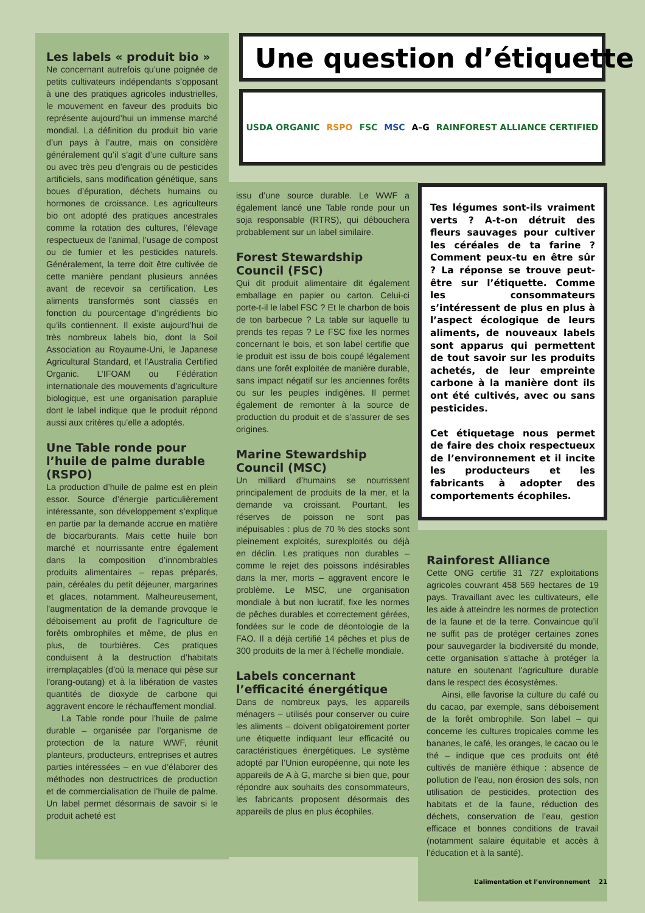Une question d’étiquette
USDA ORGANIC RSPO FSC MSC A–G RAINFOREST ALLIANCE CERTIFIED
Les labels « produit bio »
Ne concernant autrefois qu’une poignée de petits cultivateurs indépendants s’opposant à une des pratiques agricoles industrielles, le mouvement en faveur des produits bio représente aujourd’hui un immense marché mondial. La définition du produit bio varie d’un pays à l’autre, mais on considère généralement qu’il s’agit d’une culture sans ou avec très peu d’engrais ou de pesticides artificiels, sans modification génétique, sans boues d’épuration, déchets humains ou hormones de croissance. Les agriculteurs bio ont adopté des pratiques ancestrales comme la rotation des cultures, l’élevage respectueux de l’animal, l’usage de compost ou de fumier et les pesticides naturels. Généralement, la terre doit être cultivée de cette manière pendant plusieurs années avant de recevoir sa certification. Les aliments transformés sont classés en fonction du pourcentage d’ingrédients bio qu’ils contiennent. Il existe aujourd’hui de très nombreux labels bio, dont la Soil Association au Royaume-Uni, le Japanese Agricultural Standard, et l’Australia Certified Organic. L’IFOAM ou Fédération internationale des mouvements d’agriculture biologique, est une organisation parapluie dont le label indique que le produit répond aussi aux critères qu’elle a adoptés.
Une Table ronde pour l’huile de palme durable (RSPO)
La production d’huile de palme est en plein essor. Source d’énergie particulièrement intéressante, son développement s’explique en partie par la demande accrue en matière de biocarburants. Mais cette huile bon marché et nourrissante entre également dans la composition d’innombrables produits alimentaires – repas préparés, pain, céréales du petit déjeuner, margarines et glaces, notamment. Malheureusement, l’augmentation de la demande provoque le déboisement au profit de l’agriculture de forêts ombrophiles et même, de plus en plus, de tourbières. Ces pratiques conduisent à la destruction d’habitats irremplaçables (d’où la menace qui pèse sur l’orang-outang) et à la libération de vastes quantités de dioxyde de carbone qui aggravent encore le réchauffement mondial.
La Table ronde pour l’huile de palme durable – organisée par l’organisme de protection de la nature WWF, réunit planteurs, producteurs, entreprises et autres parties intéressées – en vue d’élaborer des méthodes non destructrices de production et de commercialisation de l’huile de palme. Un label permet désormais de savoir si le produit acheté est
issu d’une source durable. Le WWF a également lancé une Table ronde pour un soja responsable (RTRS), qui débouchera probablement sur un label similaire.
Forest Stewardship Council (FSC)
Qui dit produit alimentaire dit également emballage en papier ou carton. Celui-ci porte-t-il le label FSC ? Et le charbon de bois de ton barbecue ? La table sur laquelle tu prends tes repas ? Le FSC fixe les normes concernant le bois, et son label certifie que le produit est issu de bois coupé légalement dans une forêt exploitée de manière durable, sans impact négatif sur les anciennes forêts ou sur les peuples indigènes. Il permet également de remonter à la source de production du produit et de s’assurer de ses origines.
Marine Stewardship Council (MSC)
Un milliard d’humains se nourrissent principalement de produits de la mer, et la demande va croissant. Pourtant, les réserves de poisson ne sont pas inépuisables : plus de 70 % des stocks sont pleinement exploités, surexploités ou déjà en déclin. Les pratiques non durables – comme le rejet des poissons indésirables dans la mer, morts – aggravent encore le problème. Le MSC, une organisation mondiale à but non lucratif, fixe les normes de pêches durables et correctement gérées, fondées sur le code de déontologie de la FAO. Il a déjà certifié 14 pêches et plus de 300 produits de la mer à l’échelle mondiale.
Labels concernant l’efficacité énergétique
Dans de nombreux pays, les appareils ménagers – utilisés pour conserver ou cuire les aliments – doivent obligatoirement porter une étiquette indiquant leur efficacité ou caractéristiques énergétiques. Le système adopté par l’Union européenne, qui note les appareils de A à G, marche si bien que, pour répondre aux souhaits des consommateurs, les fabricants proposent désormais des appareils de plus en plus écophiles.
Tes légumes sont-ils vraiment verts ? A-t-on détruit des fleurs sauvages pour cultiver les céréales de ta farine ? Comment peux-tu en être sûr ? La réponse se trouve peut-être sur l’étiquette. Comme les consommateurs s’intéressent de plus en plus à l’aspect écologique de leurs aliments, de nouveaux labels sont apparus qui permettent de tout savoir sur les produits achetés, de leur empreinte carbone à la manière dont ils ont été cultivés, avec ou sans pesticides.
Cet étiquetage nous permet de faire des choix respectueux de l’environnement et il incite les producteurs et les fabricants à adopter des comportements écophiles.
Rainforest Alliance
Cette ONG certifie 31 727 exploitations agricoles couvrant 458 569 hectares de 19 pays. Travaillant avec les cultivateurs, elle les aide à atteindre les normes de protection de la faune et de la terre. Convaincue qu’il ne suffit pas de protéger certaines zones pour sauvegarder la biodiversité du monde, cette organisation s’attache à protéger la nature en soutenant l’agriculture durable dans le respect des écosystèmes.
Ainsi, elle favorise la culture du café ou du cacao, par exemple, sans déboisement de la forêt ombrophile. Son label – qui concerne les cultures tropicales comme les bananes, le café, les oranges, le cacao ou le thé – indique que ces produits ont été cultivés de manière éthique : absence de pollution de l’eau, non érosion des sols, non utilisation de pesticides, protection des habitats et de la faune, réduction des déchets, conservation de l’eau, gestion efficace et bonnes conditions de travail (notamment salaire équitable et accès à l’éducation et à la santé).
L’alimentation et l’environnement 21